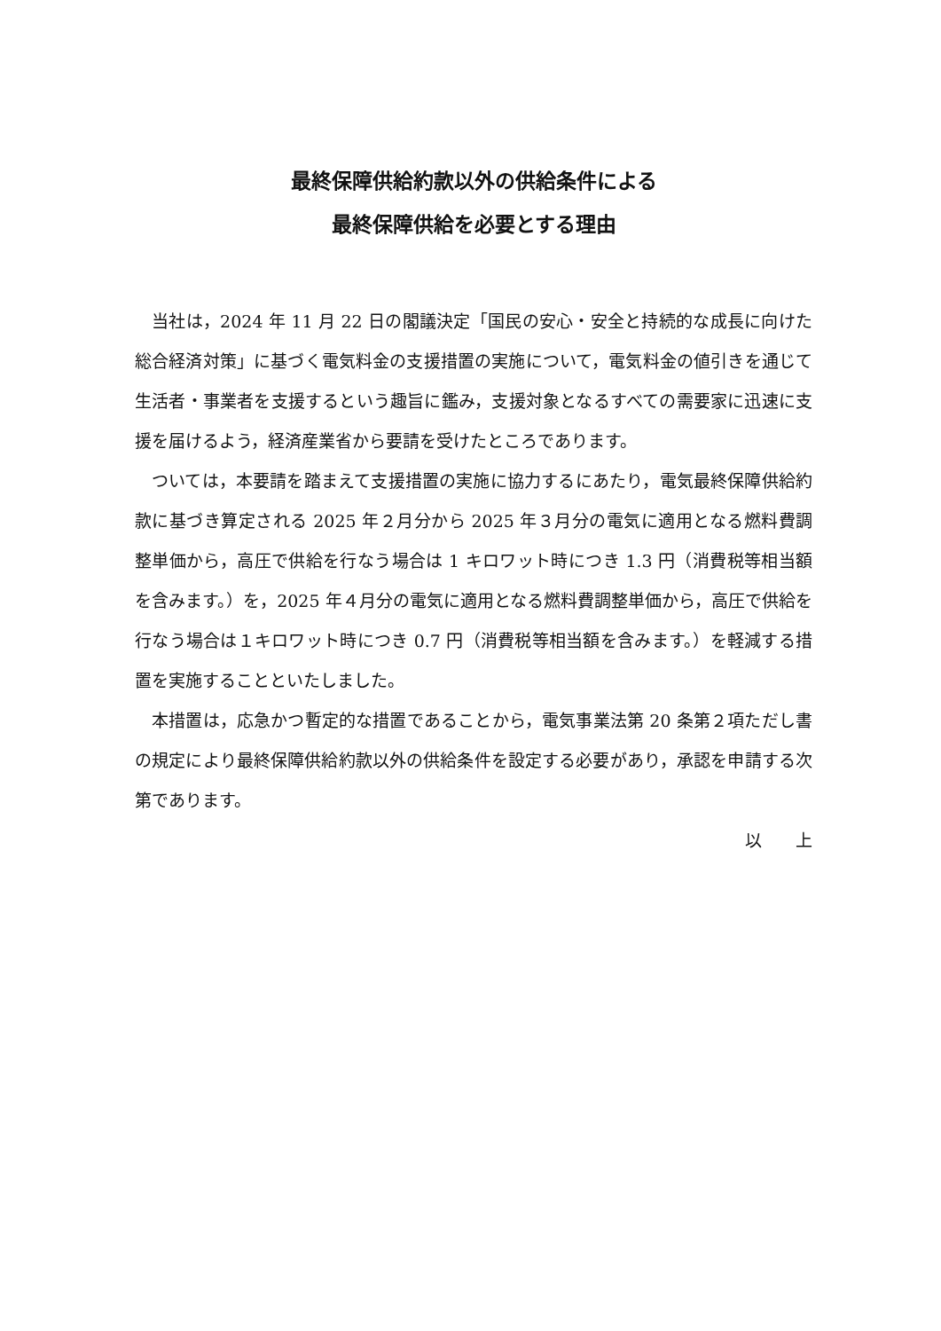最終保障供給約款以外の供給条件による
最終保障供給を必要とする理由
当社は，2024 年 11 月 22 日の閣議決定「国民の安心・安全と持続的な成長に向けた総合経済対策」に基づく電気料金の支援措置の実施について，電気料金の値引きを通じて生活者・事業者を支援するという趣旨に鑑み，支援対象となるすべての需要家に迅速に支援を届けるよう，経済産業省から要請を受けたところであります。
ついては，本要請を踏まえて支援措置の実施に協力するにあたり，電気最終保障供給約款に基づき算定される 2025 年２月分から 2025 年３月分の電気に適用となる燃料費調整単価から，高圧で供給を行なう場合は 1 キロワット時につき 1.3 円（消費税等相当額を含みます。）を，2025 年４月分の電気に適用となる燃料費調整単価から，高圧で供給を行なう場合は１キロワット時につき 0.7 円（消費税等相当額を含みます。）を軽減する措置を実施することといたしました。
本措置は，応急かつ暫定的な措置であることから，電気事業法第 20 条第２項ただし書の規定により最終保障供給約款以外の供給条件を設定する必要があり，承認を申請する次第であります。
以　　上